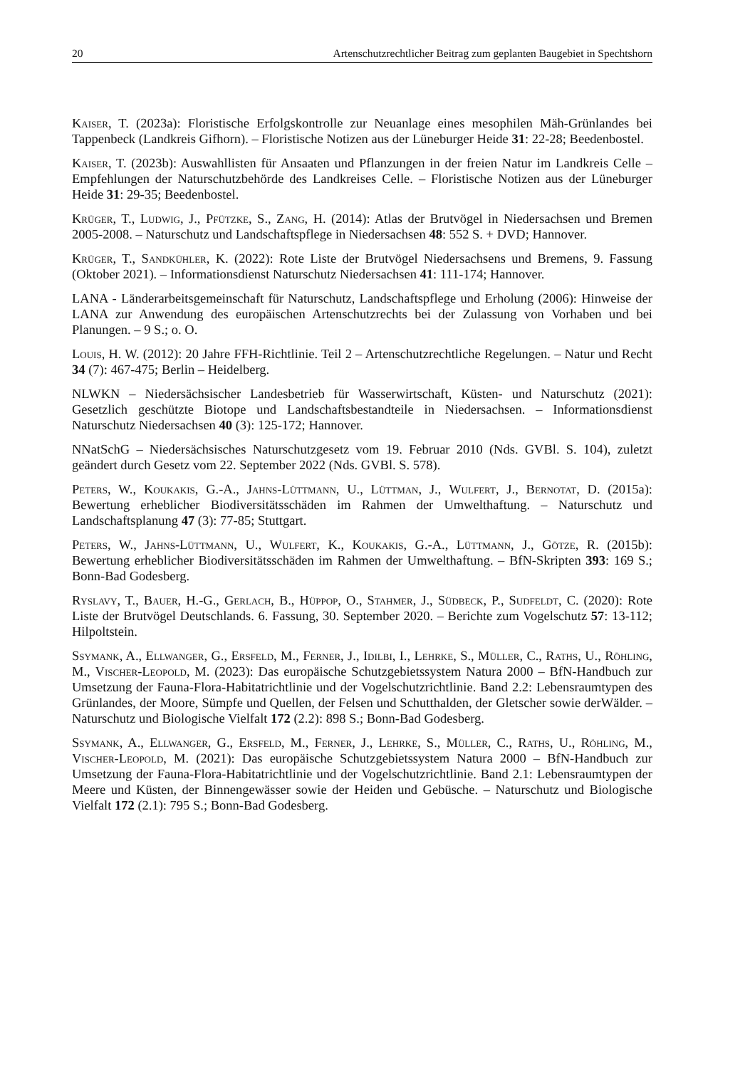20 Artenschutzrechtlicher Beitrag zum geplanten Baugebiet in Spechtshorn
Kaiser, T. (2023a): Floristische Erfolgskontrolle zur Neuanlage eines mesophilen Mäh-Grünlandes bei Tappenbeck (Landkreis Gifhorn). – Floristische Notizen aus der Lüneburger Heide 31: 22-28; Beedenbostel.
Kaiser, T. (2023b): Auswahllisten für Ansaaten und Pflanzungen in der freien Natur im Landkreis Celle – Empfehlungen der Naturschutzbehörde des Landkreises Celle. – Floristische Notizen aus der Lüneburger Heide 31: 29-35; Beedenbostel.
Krüger, T., Ludwig, J., Pfützke, S., Zang, H. (2014): Atlas der Brutvögel in Niedersachsen und Bremen 2005-2008. – Naturschutz und Landschaftspflege in Niedersachsen 48: 552 S. + DVD; Hannover.
Krüger, T., Sandkühler, K. (2022): Rote Liste der Brutvögel Niedersachsens und Bremens, 9. Fassung (Oktober 2021). – Informationsdienst Naturschutz Niedersachsen 41: 111-174; Hannover.
LANA - Länderarbeitsgemeinschaft für Naturschutz, Landschaftspflege und Erholung (2006): Hinweise der LANA zur Anwendung des europäischen Artenschutzrechts bei der Zulassung von Vorhaben und bei Planungen. – 9 S.; o. O.
Louis, H. W. (2012): 20 Jahre FFH-Richtlinie. Teil 2 – Artenschutzrechtliche Regelungen. – Natur und Recht 34 (7): 467-475; Berlin – Heidelberg.
NLWKN – Niedersächsischer Landesbetrieb für Wasserwirtschaft, Küsten- und Naturschutz (2021): Gesetzlich geschützte Biotope und Landschaftsbestandteile in Niedersachsen. – Informationsdienst Naturschutz Niedersachsen 40 (3): 125-172; Hannover.
NNatSchG – Niedersächsisches Naturschutzgesetz vom 19. Februar 2010 (Nds. GVBl. S. 104), zuletzt geändert durch Gesetz vom 22. September 2022 (Nds. GVBl. S. 578).
Peters, W., Koukakis, G.-A., Jahns-Lüttmann, U., Lüttman, J., Wulfert, J., Bernotat, D. (2015a): Bewertung erheblicher Biodiversitätsschäden im Rahmen der Umwelthaftung. – Naturschutz und Landschaftsplanung 47 (3): 77-85; Stuttgart.
Peters, W., Jahns-Lüttmann, U., Wulfert, K., Koukakis, G.-A., Lüttmann, J., Götze, R. (2015b): Bewertung erheblicher Biodiversitätsschäden im Rahmen der Umwelthaftung. – BfN-Skripten 393: 169 S.; Bonn-Bad Godesberg.
Ryslavy, T., Bauer, H.-G., Gerlach, B., Hüppop, O., Stahmer, J., Südbeck, P., Sudfeldt, C. (2020): Rote Liste der Brutvögel Deutschlands. 6. Fassung, 30. September 2020. – Berichte zum Vogelschutz 57: 13-112; Hilpoltstein.
Ssymank, A., Ellwanger, G., Ersfeld, M., Ferner, J., Idilbi, I., Lehrke, S., Müller, C., Raths, U., Röhling, M., Vischer-Leopold, M. (2023): Das europäische Schutzgebietssystem Natura 2000 – BfN-Handbuch zur Umsetzung der Fauna-Flora-Habitatrichtlinie und der Vogelschutzrichtlinie. Band 2.2: Lebensraumtypen des Grünlandes, der Moore, Sümpfe und Quellen, der Felsen und Schutthalden, der Gletscher sowie derWälder. – Naturschutz und Biologische Vielfalt 172 (2.2): 898 S.; Bonn-Bad Godesberg.
Ssymank, A., Ellwanger, G., Ersfeld, M., Ferner, J., Lehrke, S., Müller, C., Raths, U., Röhling, M., Vischer-Leopold, M. (2021): Das europäische Schutzgebietssystem Natura 2000 – BfN-Handbuch zur Umsetzung der Fauna-Flora-Habitatrichtlinie und der Vogelschutzrichtlinie. Band 2.1: Lebensraumtypen der Meere und Küsten, der Binnengewässer sowie der Heiden und Gebüsche. – Naturschutz und Biologische Vielfalt 172 (2.1): 795 S.; Bonn-Bad Godesberg.